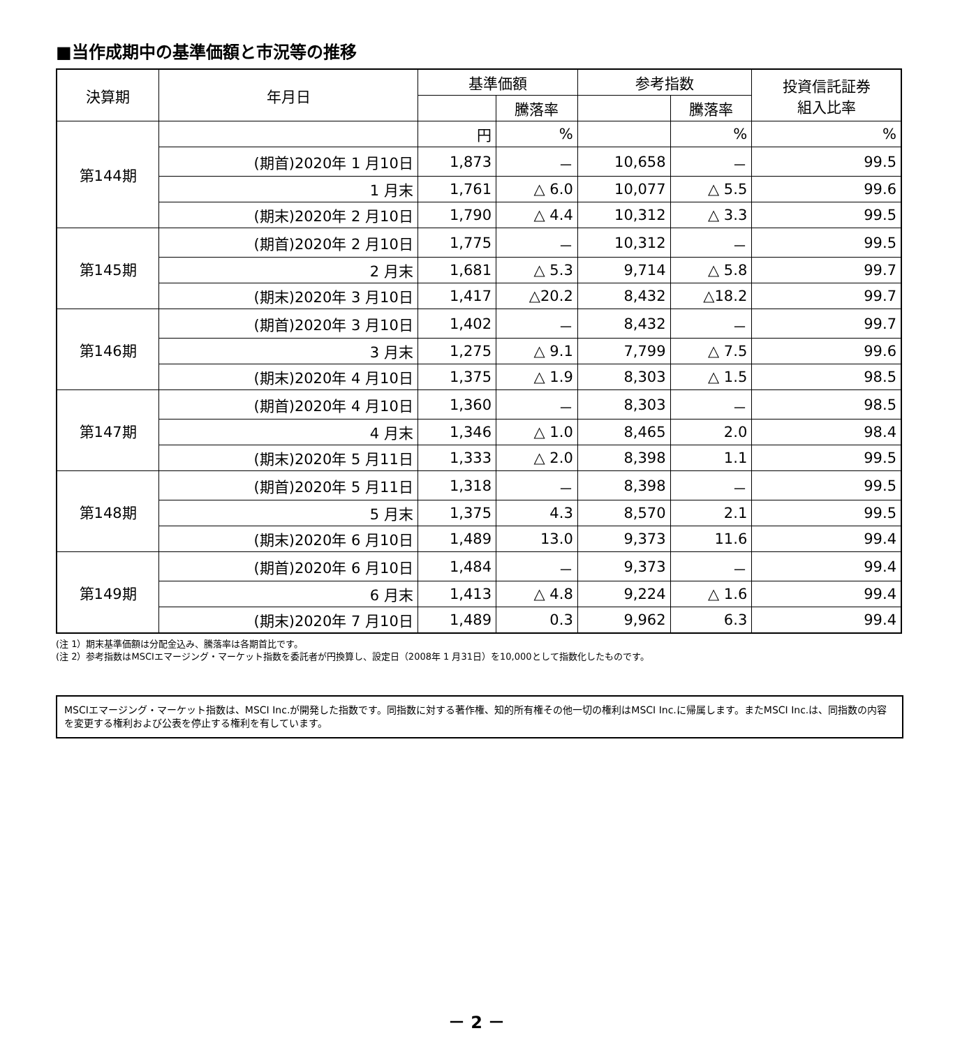■当作成期中の基準価額と市況等の推移
| 決算期 | 年月日 | 基準価額 | | 参考指数 | | 投資信託証券 組入比率 |
| --- | --- | --- | --- | --- | --- | --- |
| | | | 騰落率 | | 騰落率 | |
| 第144期 | | 円 | % | | % | % |
| | (期首)2020年 1 月10日 | 1,873 | － | 10,658 | － | 99.5 |
| | 1 月末 | 1,761 | △ 6.0 | 10,077 | △ 5.5 | 99.6 |
| | (期末)2020年 2 月10日 | 1,790 | △ 4.4 | 10,312 | △ 3.3 | 99.5 |
| 第145期 | (期首)2020年 2 月10日 | 1,775 | － | 10,312 | － | 99.5 |
| | 2 月末 | 1,681 | △ 5.3 | 9,714 | △ 5.8 | 99.7 |
| | (期末)2020年 3 月10日 | 1,417 | △20.2 | 8,432 | △18.2 | 99.7 |
| 第146期 | (期首)2020年 3 月10日 | 1,402 | － | 8,432 | － | 99.7 |
| | 3 月末 | 1,275 | △ 9.1 | 7,799 | △ 7.5 | 99.6 |
| | (期末)2020年 4 月10日 | 1,375 | △ 1.9 | 8,303 | △ 1.5 | 98.5 |
| 第147期 | (期首)2020年 4 月10日 | 1,360 | － | 8,303 | － | 98.5 |
| | 4 月末 | 1,346 | △ 1.0 | 8,465 | 2.0 | 98.4 |
| | (期末)2020年 5 月11日 | 1,333 | △ 2.0 | 8,398 | 1.1 | 99.5 |
| 第148期 | (期首)2020年 5 月11日 | 1,318 | － | 8,398 | － | 99.5 |
| | 5 月末 | 1,375 | 4.3 | 8,570 | 2.1 | 99.5 |
| | (期末)2020年 6 月10日 | 1,489 | 13.0 | 9,373 | 11.6 | 99.4 |
| 第149期 | (期首)2020年 6 月10日 | 1,484 | － | 9,373 | － | 99.4 |
| | 6 月末 | 1,413 | △ 4.8 | 9,224 | △ 1.6 | 99.4 |
| | (期末)2020年 7 月10日 | 1,489 | 0.3 | 9,962 | 6.3 | 99.4 |
(注 1）期末基準価額は分配金込み、騰落率は各期首比です。
(注 2）参考指数はMSCIエマージング・マーケット指数を委託者が円換算し、設定日（2008年 1 月31日）を10,000として指数化したものです。
MSCIエマージング・マーケット指数は、MSCI Inc.が開発した指数です。同指数に対する著作権、知的所有権その他一切の権利はMSCI Inc.に帰属します。またMSCI Inc.は、同指数の内容を変更する権利および公表を停止する権利を有しています。
－ 2 －